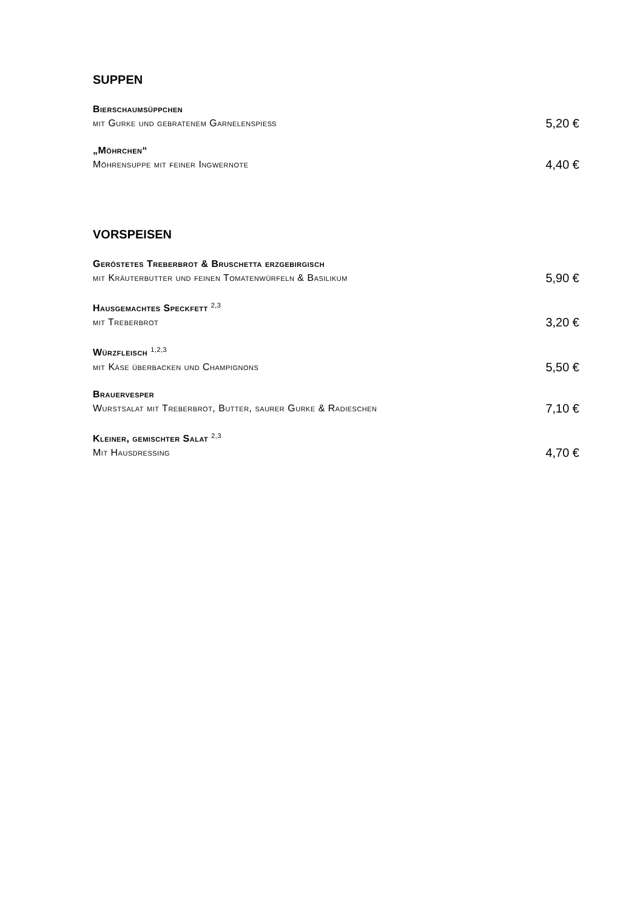SUPPEN
Bierschaumsüppchen
mit Gurke und gebratenem Garnelenspieß 5,20 €
„Möhrchen“
Möhrensuppe mit feiner Ingwernote 4,40 €
VORSPEISEN
Geröstetes Treberbrot & Bruschetta erzgebirgisch
mit Kräuterbutter und feinen Tomatenwürfeln & Basilikum 5,90 €
Hausgemachtes Speckfett <sup>2,3</sup>
mit Treberbrot 3,20 €
Würzfleisch <sup>1,2,3</sup>
mit Käse überbacken und Champignons 5,50 €
Brauervesper
Wurstsalat mit Treberbrot, Butter, saurer Gurke & Radieschen 7,10 €
Kleiner, gemischter Salat <sup>2,3</sup>
Mit Hausdressing 4,70 €